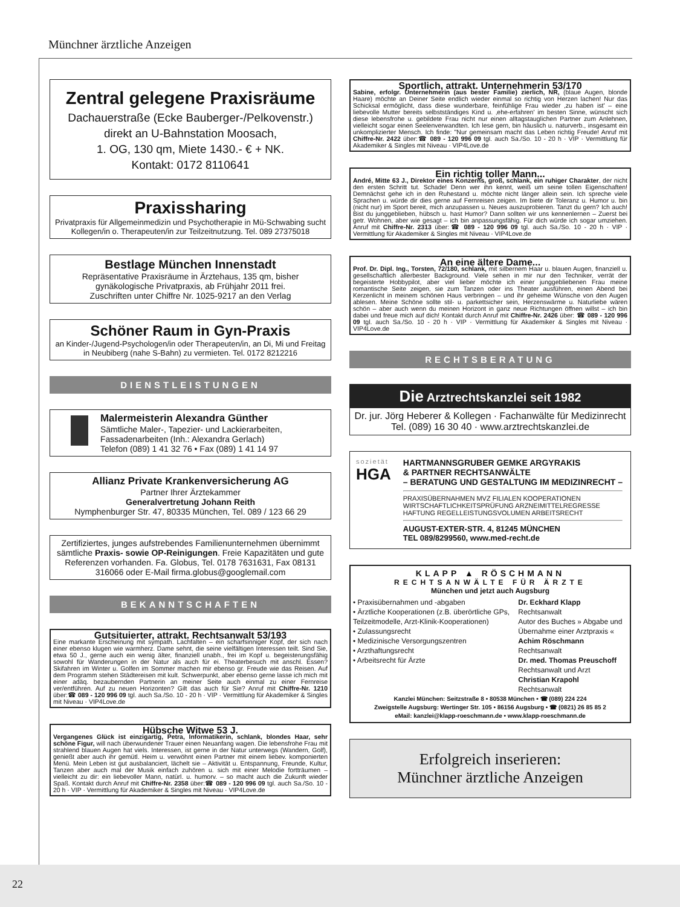Münchner ärztliche Anzeigen
Zentral gelegene Praxisräume
Dachauerstraße (Ecke Bauberger-/Pelkovenstr.)
direkt an U-Bahnstation Moosach,
1. OG, 130 qm, Miete 1430.- € + NK.
Kontakt: 0172 8110641
Praxissharing
Privatpraxis für Allgemeinmedizin und Psychotherapie in Mü-Schwabing sucht Kollegen/in o. Therapeuten/in zur Teilzeitnutzung. Tel. 089 27375018
Bestlage München Innenstadt
Repräsentative Praxisräume in Ärztehaus, 135 qm, bisher gynäkologische Privatpraxis, ab Frühjahr 2011 frei.
Zuschriften unter Chiffre Nr. 1025-9217 an den Verlag
Schöner Raum in Gyn-Praxis
an Kinder-/Jugend-Psychologen/in oder Therapeuten/in, an Di, Mi und Freitag in Neubiberg (nahe S-Bahn) zu vermieten. Tel. 0172 8212216
DIENSTLEISTUNGEN
Malermeisterin Alexandra Günther
Sämtliche Maler-, Tapezier- und Lackierarbeiten, Fassadenarbeiten (Inh.: Alexandra Gerlach)
Telefon (089) 1 41 32 76 • Fax (089) 1 41 14 97
Allianz Private Krankenversicherung AG
Partner Ihrer Ärztekammer
Generalvertretung Johann Reith
Nymphenburger Str. 47, 80335 München, Tel. 089 / 123 66 29
Zertifiziertes, junges aufstrebendes Familienunternehmen übernimmt sämtliche Praxis- sowie OP-Reinigungen. Freie Kapazitäten und gute Referenzen vorhanden. Fa. Globus, Tel. 0178 7631631, Fax 08131 316066 oder E-Mail firma.globus@googlemail.com
BEKANNTSCHAFTEN
Gutsituierter, attrakt. Rechtsanwalt 53/193
Eine markante Erscheinung mit sympath. Lachfalten – ein scharfsinniger Kopf, der sich nach einer ebenso klugen wie warmherz. Dame sehnt, die seine vielfältigen Interessen teilt. Sind Sie, etwa 50 J., gerne auch ein wenig älter, finanziell unabh., frei im Kopf u. begeisterungsfähig sowohl für Wanderungen in der Natur als auch für ei. Theaterbesuch mit anschl. Essen? Skifahren im Winter u. Golfen im Sommer machen mir ebenso gr. Freude wie das Reisen. Auf dem Programm stehen Städtereisen mit kult. Schwerpunkt, aber ebenso gerne lasse ich mich mit einer adäq. bezaubernden Partnerin an meiner Seite auch einmal zu einer Fernreise ver/entführen. Auf zu neuen Horizonten? Gilt das auch für Sie? Anruf mit Chiffre-Nr. 1210 über:☎ 089 - 120 996 09 tgl. auch Sa./So. 10 - 20 h · VIP · Vermittlung für Akademiker & Singles mit Niveau · VIP4Love.de
Hübsche Witwe 53 J.
Vergangenes Glück ist einzigartig, Petra, Informatikerin, schlank, blondes Haar, sehr schöne Figur, will nach überwundener Trauer einen Neuanfang wagen. Die lebensfrohe Frau mit strahlend blauen Augen hat viels. Interessen, ist gerne in der Natur unterwegs (Wandern, Golf), genießt aber auch ihr gemütl. Heim u. verwöhnt einen Partner mit einem liebev. komponierten Menü. Mein Leben ist gut ausbalanciert, lächelt sie – Aktivität u. Entspannung, Freunde, Kultur, Tanzen aber auch mal der Musik einfach zuhören u. sich mit einer Melodie fortträumen – vielleicht zu dir: ein liebevoller Mann, natürl. u. humorv. – so macht auch die Zukunft wieder Spaß. Kontakt durch Anruf mit Chiffre-Nr. 2358 über:☎ 089 - 120 996 09 tgl. auch Sa./So. 10 - 20 h · VIP · Vermittlung für Akademiker & Singles mit Niveau · VIP4Love.de
Sportlich, attrakt. Unternehmerin 53/170
Sabine, erfolgr. Unternehmerin (aus bester Familie) zierlich, NR, (blaue Augen, blonde Haare) möchte an Deiner Seite endlich wieder einmal so richtig von Herzen lachen! Nur das Schicksal ermöglicht, dass diese wunderbare, feinfühlige Frau wieder ‚zu haben ist' – eine liebevolle Mutter bereits selbstständiges Kind u. ‚ehe-erfahren' im besten Sinne, wünscht sich diese lebensfrohe u. gebildete Frau nicht nur einen alltagstauglichen Partner zum Anlehnen, vielleicht sogar einen Seelenverwandten. Ich lese gern, bin häuslich u. naturverb., insgesamt ein unkomplizierter Mensch. Ich finde: "Nur gemeinsam macht das Leben richtig Freude! Anruf mit Chiffre-Nr. 2422 über:☎ 089 - 120 996 09 tgl. auch Sa./So. 10 - 20 h · VIP · Vermittlung für Akademiker & Singles mit Niveau · VIP4Love.de
Ein richtig toller Mann...
André, Mitte 63 J., Direktor eines Konzerns, groß, schlank, ein ruhiger Charakter, der nicht den ersten Schritt tut. Schade! Denn wer ihn kennt, weiß um seine tollen Eigenschaften! Demnächst gehe ich in den Ruhestand u. möchte nicht länger allein sein. Ich spreche viele Sprachen u. würde dir dies gerne auf Fernreisen zeigen. Im biete dir Toleranz u. Humor u. bin (nicht nur) im Sport bereit, mich anzupassen u. Neues auszuprobieren. Tanzt du gern? Ich auch! Bist du junggeblieben, hübsch u. hast Humor? Dann sollten wir uns kennenlernen – Zuerst bei getr. Wohnen, aber wie gesagt – ich bin anpassungsfähig. Für dich würde ich sogar umziehen. Anruf mit Chiffre-Nr. 2313 über:☎ 089 - 120 996 09 tgl. auch Sa./So. 10 - 20 h · VIP · Vermittlung für Akademiker & Singles mit Niveau · VIP4Love.de
An eine ältere Dame...
Prof. Dr. Dipl. Ing., Torsten, 72/180, schlank, mit silbernem Haar u. blauen Augen, finanziell u. gesellschaftlich allerbester Background. Viele sehen in mir nur den Techniker, verrät der begeisterte Hobbypilot, aber viel lieber möchte ich einer junggebliebenen Frau meine romantische Seite zeigen, sie zum Tanzen oder ins Theater ausführen, einen Abend bei Kerzenlicht in meinem schönen Haus verbringen – und ihr geheime Wünsche von den Augen ablesen. Meine Schöne sollte stil- u. parkettsicher sein, Herzenswärme u. Naturliebe wären schön – aber auch wenn du meinen Horizont in ganz neue Richtungen öffnen willst – ich bin dabei und freue mich auf dich! Kontakt durch Anruf mit Chiffre-Nr. 2426 über: ☎ 089 - 120 996 09 tgl. auch Sa./So. 10 - 20 h · VIP · Vermittlung für Akademiker & Singles mit Niveau · VIP4Love.de
RECHTSBERATUNG
Die Arztrechtskanzlei seit 1982
Dr. jur. Jörg Heberer & Kollegen · Fachanwälte für Medizinrecht
Tel. (089) 16 30 40 · www.arztrechtskanzlei.de
sozietät
HGA
HARTMANNSGRUBER GEMKE ARGYRAKIS
& PARTNER RECHTSANWÄLTE
– BERATUNG UND GESTALTUNG IM MEDIZINRECHT –
PRAXISÜBERNAHMEN MVZ FILIALEN KOOPERATIONEN
WIRTSCHAFTLICHKEITSPRÜFUNG ARZNEIMITTELREGRESSE
HAFTUNG REGELLEISTUNGSVOLUMEN ARBEITSRECHT
AUGUST-EXTER-STR. 4, 81245 MÜNCHEN
TEL 089/8299560, www.med-recht.de
KLAPP ▲ RÖSCHMANN
RECHTSANWÄLTE FÜR ÄRZTE
München und jetzt auch Augsburg
• Praxisübernahmen und -abgaben
• Ärztliche Kooperationen (z.B. überörtliche GPs, Teilzeitmodelle, Arzt-Klinik-Kooperationen)
• Zulassungsrecht
• Medizinische Versorgungszentren
• Arzthaftungsrecht
• Arbeitsrecht für Ärzte
Dr. Eckhard Klapp
Rechtsanwalt
Autor des Buches » Abgabe und Übernahme einer Arztpraxis «
Achim Röschmann
Rechtsanwalt
Dr. med. Thomas Preuschoff
Rechtsanwalt und Arzt
Christian Krapohl
Rechtsanwalt
Kanzlei München: Seitzstraße 8 • 80538 München • ☎ (089) 224 224
Zweigstelle Augsburg: Wertinger Str. 105 • 86156 Augsburg • ☎ (0821) 26 85 85 2
eMail: kanzlei@klapp-roeschmann.de • www.klapp-roeschmann.de
Erfolgreich inserieren:
Münchner ärztliche Anzeigen
22